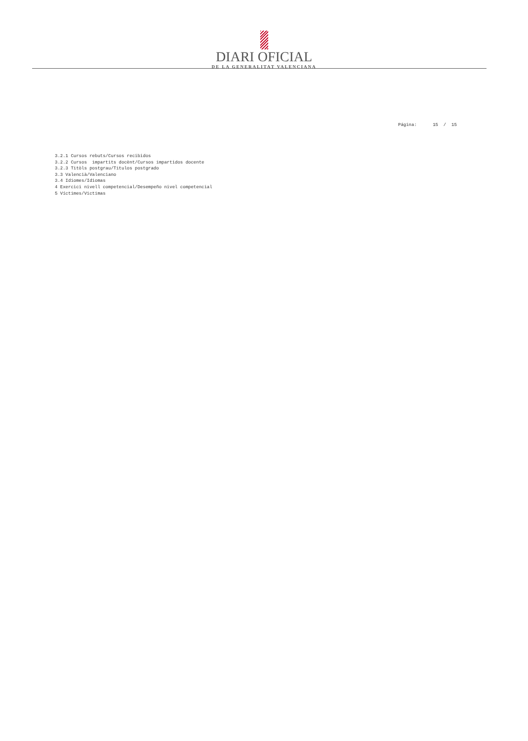DIARI OFICIAL
DE LA GENERALITAT VALENCIANA
Página: 15 / 15
3.2.1 Cursos rebuts/Cursos recibidos 3.2.2 Cursos impartits docènt/Cursos impartidos docente 3.2.3 Titòls postgrau/Titulos postgrado 3.3 Valencià/Valenciano 3.4 Idiomes/Idiomas 4 Exercici nivell competencial/Desempeño nivel competencial 5 Víctimes/Victimas